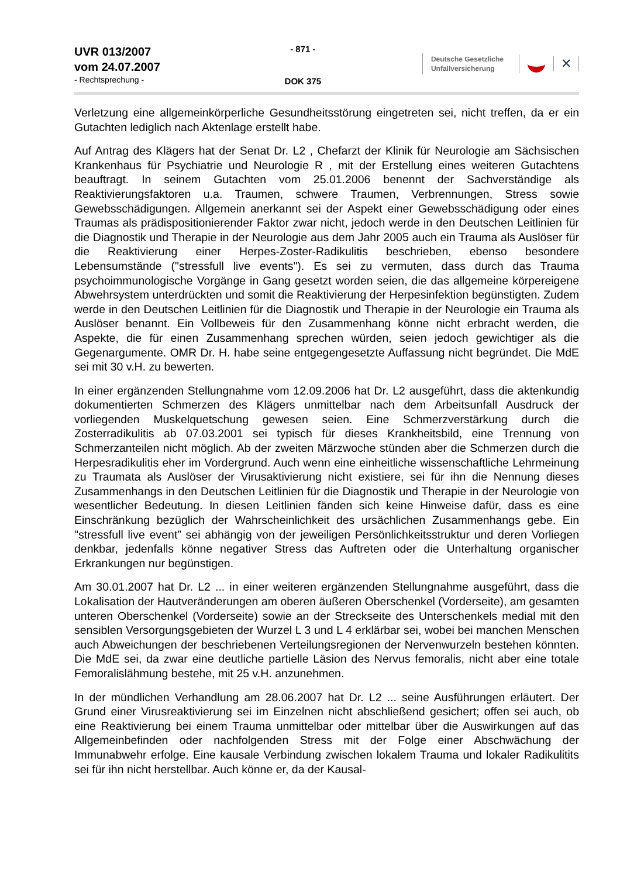UVR 013/2007
vom 24.07.2007
- Rechtsprechung -
- 871 -
DOK 375
Deutsche Gesetzliche
Unfallversicherung
✕
Verletzung eine allgemeinkörperliche Gesundheitsstörung eingetreten sei, nicht treffen, da er ein Gutachten lediglich nach Aktenlage erstellt habe.
Auf Antrag des Klägers hat der Senat Dr. L2 , Chefarzt der Klinik für Neurologie am Sächsischen Krankenhaus für Psychiatrie und Neurologie R , mit der Erstellung eines weiteren Gutachtens beauftragt. In seinem Gutachten vom 25.01.2006 benennt der Sachverständige als Reaktivierungsfaktoren u.a. Traumen, schwere Traumen, Verbrennungen, Stress sowie Gewebsschädigungen. Allgemein anerkannt sei der Aspekt einer Gewebsschädigung oder eines Traumas als prädispositionierender Faktor zwar nicht, jedoch werde in den Deutschen Leitlinien für die Diagnostik und Therapie in der Neurologie aus dem Jahr 2005 auch ein Trauma als Auslöser für die Reaktivierung einer Herpes-Zoster-Radikulitis beschrieben, ebenso besondere Lebensumstände ("stressfull live events"). Es sei zu vermuten, dass durch das Trauma psychoimmunologische Vorgänge in Gang gesetzt worden seien, die das allgemeine körpereigene Abwehrsystem unterdrückten und somit die Reaktivierung der Herpesinfektion begünstigten. Zudem werde in den Deutschen Leitlinien für die Diagnostik und Therapie in der Neurologie ein Trauma als Auslöser benannt. Ein Vollbeweis für den Zusammenhang könne nicht erbracht werden, die Aspekte, die für einen Zusammenhang sprechen würden, seien jedoch gewichtiger als die Gegenargumente. OMR Dr. H. habe seine entgegengesetzte Auffassung nicht begründet. Die MdE sei mit 30 v.H. zu bewerten.
In einer ergänzenden Stellungnahme vom 12.09.2006 hat Dr. L2 ausgeführt, dass die aktenkundig dokumentierten Schmerzen des Klägers unmittelbar nach dem Arbeitsunfall Ausdruck der vorliegenden Muskelquetschung gewesen seien. Eine Schmerzverstärkung durch die Zosterradikulitis ab 07.03.2001 sei typisch für dieses Krankheitsbild, eine Trennung von Schmerzanteilen nicht möglich. Ab der zweiten Märzwoche stünden aber die Schmerzen durch die Herpesradikulitis eher im Vordergrund. Auch wenn eine einheitliche wissenschaftliche Lehrmeinung zu Traumata als Auslöser der Virusaktivierung nicht existiere, sei für ihn die Nennung dieses Zusammenhangs in den Deutschen Leitlinien für die Diagnostik und Therapie in der Neurologie von wesentlicher Bedeutung. In diesen Leitlinien fänden sich keine Hinweise dafür, dass es eine Einschränkung bezüglich der Wahrscheinlichkeit des ursächlichen Zusammenhangs gebe. Ein "stressfull live event” sei abhängig von der jeweiligen Persönlichkeitsstruktur und deren Vorliegen denkbar, jedenfalls könne negativer Stress das Auftreten oder die Unterhaltung organischer Erkrankungen nur begünstigen.
Am 30.01.2007 hat Dr. L2 ... in einer weiteren ergänzenden Stellungnahme ausgeführt, dass die Lokalisation der Hautveränderungen am oberen äußeren Oberschenkel (Vorderseite), am gesamten unteren Oberschenkel (Vorderseite) sowie an der Streckseite des Unterschenkels medial mit den sensiblen Versorgungsgebieten der Wurzel L 3 und L 4 erklärbar sei, wobei bei manchen Menschen auch Abweichungen der beschriebenen Verteilungsregionen der Nervenwurzeln bestehen könnten. Die MdE sei, da zwar eine deutliche partielle Läsion des Nervus femoralis, nicht aber eine totale Femoralislähmung bestehe, mit 25 v.H. anzunehmen.
In der mündlichen Verhandlung am 28.06.2007 hat Dr. L2 ... seine Ausführungen erläutert. Der Grund einer Virusreaktivierung sei im Einzelnen nicht abschließend gesichert; offen sei auch, ob eine Reaktivierung bei einem Trauma unmittelbar oder mittelbar über die Auswirkungen auf das Allgemeinbefinden oder nachfolgenden Stress mit der Folge einer Abschwächung der Immunabwehr erfolge. Eine kausale Verbindung zwischen lokalem Trauma und lokaler Radikulitits sei für ihn nicht herstellbar. Auch könne er, da der Kausal-